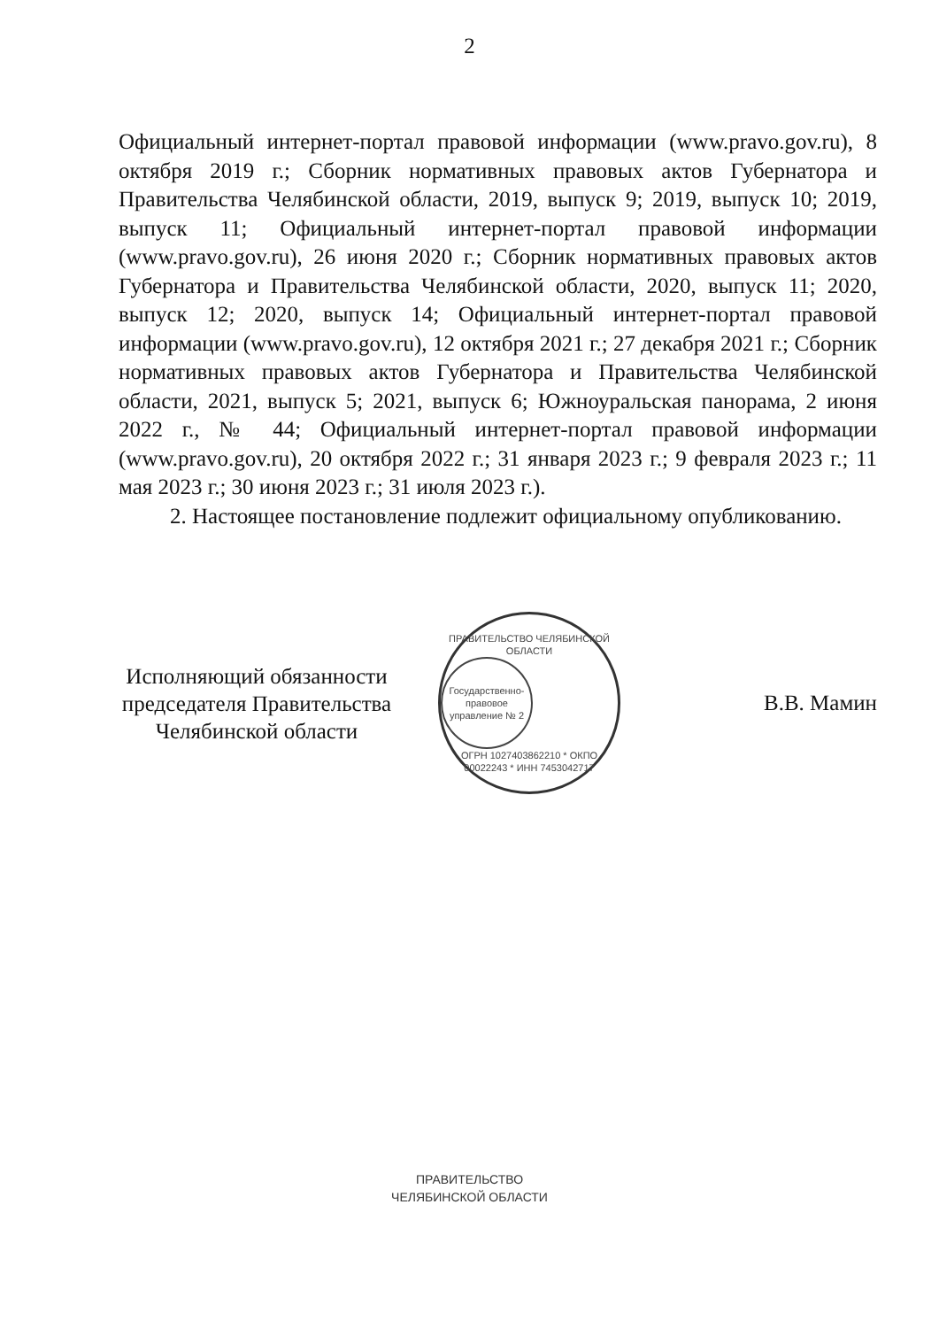2
Официальный интернет-портал правовой информации (www.pravo.gov.ru), 8 октября 2019 г.; Сборник нормативных правовых актов Губернатора и Правительства Челябинской области, 2019, выпуск 9; 2019, выпуск 10; 2019, выпуск 11; Официальный интернет-портал правовой информации (www.pravo.gov.ru), 26 июня 2020 г.; Сборник нормативных правовых актов Губернатора и Правительства Челябинской области, 2020, выпуск 11; 2020, выпуск 12; 2020, выпуск 14; Официальный интернет-портал правовой информации (www.pravo.gov.ru), 12 октября 2021 г.; 27 декабря 2021 г.; Сборник нормативных правовых актов Губернатора и Правительства Челябинской области, 2021, выпуск 5; 2021, выпуск 6; Южноуральская панорама, 2 июня 2022 г., № 44; Официальный интернет-портал правовой информации (www.pravo.gov.ru), 20 октября 2022 г.; 31 января 2023 г.; 9 февраля 2023 г.; 11 мая 2023 г.; 30 июня 2023 г.; 31 июля 2023 г.).
2. Настоящее постановление подлежит официальному опубликованию.
Исполняющий обязанности председателя Правительства Челябинской области
ПРАВИТЕЛЬСТВО ЧЕЛЯБИНСКОЙ ОБЛАСТИ
Государственно-правовое управление № 2
ОГРН 1027403862210 * ОКПО 00022243 * ИНН 7453042717
В.В. Мамин
ПРАВИТЕЛЬСТВО
ЧЕЛЯБИНСКОЙ ОБЛАСТИ